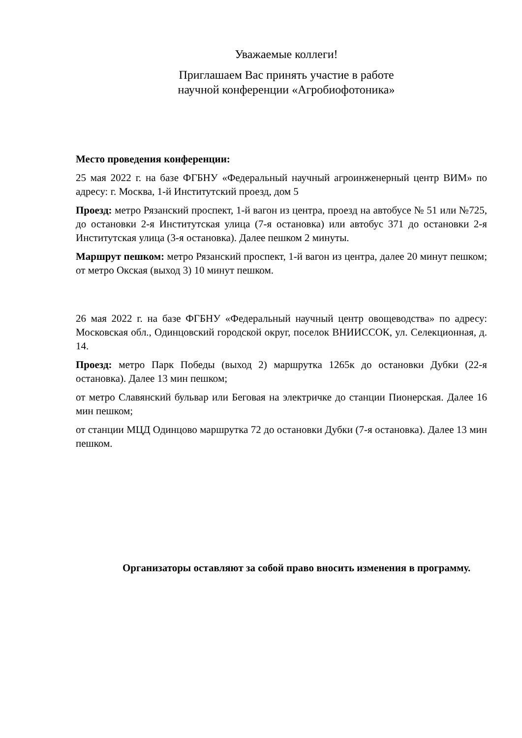Уважаемые коллеги!
Приглашаем Вас принять участие в работе
научной конференции «Агробиофотоника»
Место проведения конференции:
25 мая 2022 г. на базе ФГБНУ «Федеральный научный агроинженерный центр ВИМ» по адресу: г. Москва, 1-й Институтский проезд, дом 5
Проезд: метро Рязанский проспект, 1-й вагон из центра, проезд на автобусе № 51 или №725, до остановки 2-я Институтская улица (7-я остановка) или автобус 371 до остановки 2-я Институтская улица (3-я остановка). Далее пешком 2 минуты.
Маршрут пешком: метро Рязанский проспект, 1-й вагон из центра, далее 20 минут пешком; от метро Окская (выход 3) 10 минут пешком.
26 мая 2022 г. на базе ФГБНУ «Федеральный научный центр овощеводства» по адресу: Московская обл., Одинцовский городской округ, поселок ВНИИССОК, ул. Селекционная, д. 14.
Проезд: метро Парк Победы (выход 2) маршрутка 1265к до остановки Дубки (22-я остановка). Далее 13 мин пешком;
от метро Славянский бульвар или Беговая на электричке до станции Пионерская. Далее 16 мин пешком;
от станции МЦД Одинцово маршрутка 72 до остановки Дубки (7-я остановка). Далее 13 мин пешком.
Организаторы оставляют за собой право вносить изменения в программу.